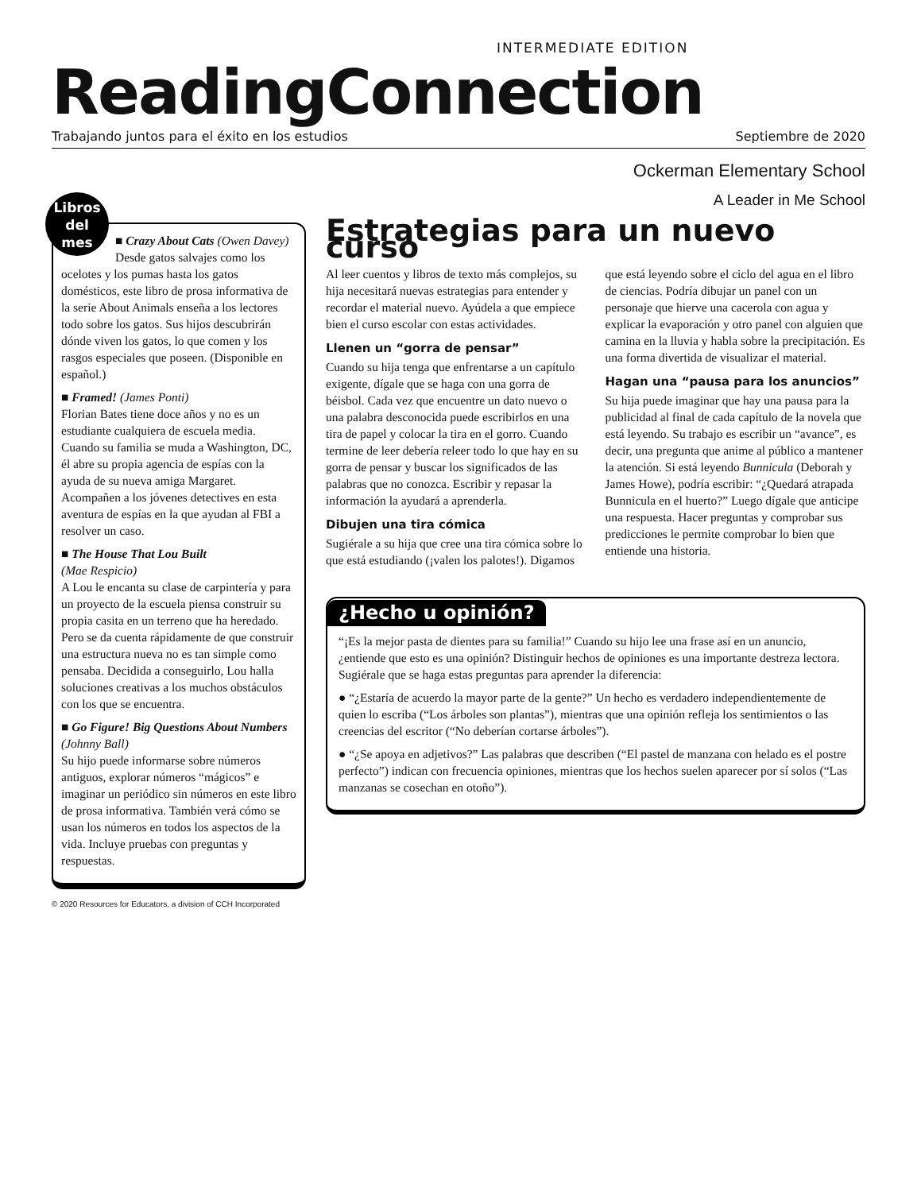INTERMEDIATE EDITION
ReadingConnection
Trabajando juntos para el éxito en los estudios Septiembre de 2020
Ockerman Elementary School
A Leader in Me School
Libros
del
mes
■ Crazy About Cats (Owen Davey)
Desde gatos salvajes como los ocelotes y los pumas hasta los gatos domésticos, este libro de prosa informativa de la serie About Animals enseña a los lectores todo sobre los gatos. Sus hijos descubrirán dónde viven los gatos, lo que comen y los rasgos especiales que poseen. (Disponible en español.)
■ Framed! (James Ponti)
Florian Bates tiene doce años y no es un estudiante cualquiera de escuela media. Cuando su familia se muda a Washington, DC, él abre su propia agencia de espías con la ayuda de su nueva amiga Margaret. Acompañen a los jóvenes detectives en esta aventura de espías en la que ayudan al FBI a resolver un caso.
■ The House That Lou Built
(Mae Respicio)
A Lou le encanta su clase de carpintería y para un proyecto de la escuela piensa construir su propia casita en un terreno que ha heredado. Pero se da cuenta rápidamente de que construir una estructura nueva no es tan simple como pensaba. Decidida a conseguirlo, Lou halla soluciones creativas a los muchos obstáculos con los que se encuentra.
■ Go Figure! Big Questions About Numbers (Johnny Ball)
Su hijo puede informarse sobre números antiguos, explorar números “mágicos” e imaginar un periódico sin números en este libro de prosa informativa. También verá cómo se usan los números en todos los aspectos de la vida. Incluye pruebas con preguntas y respuestas.
Estrategias para un nuevo curso
Al leer cuentos y libros de texto más complejos, su hija necesitará nuevas estrategias para entender y recordar el material nuevo. Ayúdela a que empiece bien el curso escolar con estas actividades.
Llenen un “gorra de pensar”
Cuando su hija tenga que enfrentarse a un capítulo exigente, dígale que se haga con una gorra de béisbol. Cada vez que encuentre un dato nuevo o una palabra desconocida puede escribirlos en una tira de papel y colocar la tira en el gorro. Cuando termine de leer debería releer todo lo que hay en su gorra de pensar y buscar los significados de las palabras que no conozca. Escribir y repasar la información la ayudará a aprenderla.
Dibujen una tira cómica
Sugiérale a su hija que cree una tira cómica sobre lo que está estudiando (¡valen los palotes!). Digamos que está leyendo sobre el ciclo del agua en el libro de ciencias. Podría dibujar un panel con un personaje que hierve una cacerola con agua y explicar la evaporación y otro panel con alguien que camina en la lluvia y habla sobre la precipitación. Es una forma divertida de visualizar el material.
Hagan una “pausa para los anuncios”
Su hija puede imaginar que hay una pausa para la publicidad al final de cada capítulo de la novela que está leyendo. Su trabajo es escribir un “avance”, es decir, una pregunta que anime al público a mantener la atención. Si está leyendo Bunnicula (Deborah y James Howe), podría escribir: “¿Quedará atrapada Bunnicula en el huerto?” Luego dígale que anticipe una respuesta. Hacer preguntas y comprobar sus predicciones le permite comprobar lo bien que entiende una historia.
¿Hecho u opinión?
“¡Es la mejor pasta de dientes para su familia!” Cuando su hijo lee una frase así en un anuncio, ¿entiende que esto es una opinión? Distinguir hechos de opiniones es una importante destreza lectora. Sugiérale que se haga estas preguntas para aprender la diferencia:
● “¿Estaría de acuerdo la mayor parte de la gente?” Un hecho es verdadero independientemente de quien lo escriba (“Los árboles son plantas”), mientras que una opinión refleja los sentimientos o las creencias del escritor (“No deberían cortarse árboles”).
● “¿Se apoya en adjetivos?” Las palabras que describen (“El pastel de manzana con helado es el postre perfecto”) indican con frecuencia opiniones, mientras que los hechos suelen aparecer por sí solos (“Las manzanas se cosechan en otoño”).
© 2020 Resources for Educators, a division of CCH Incorporated